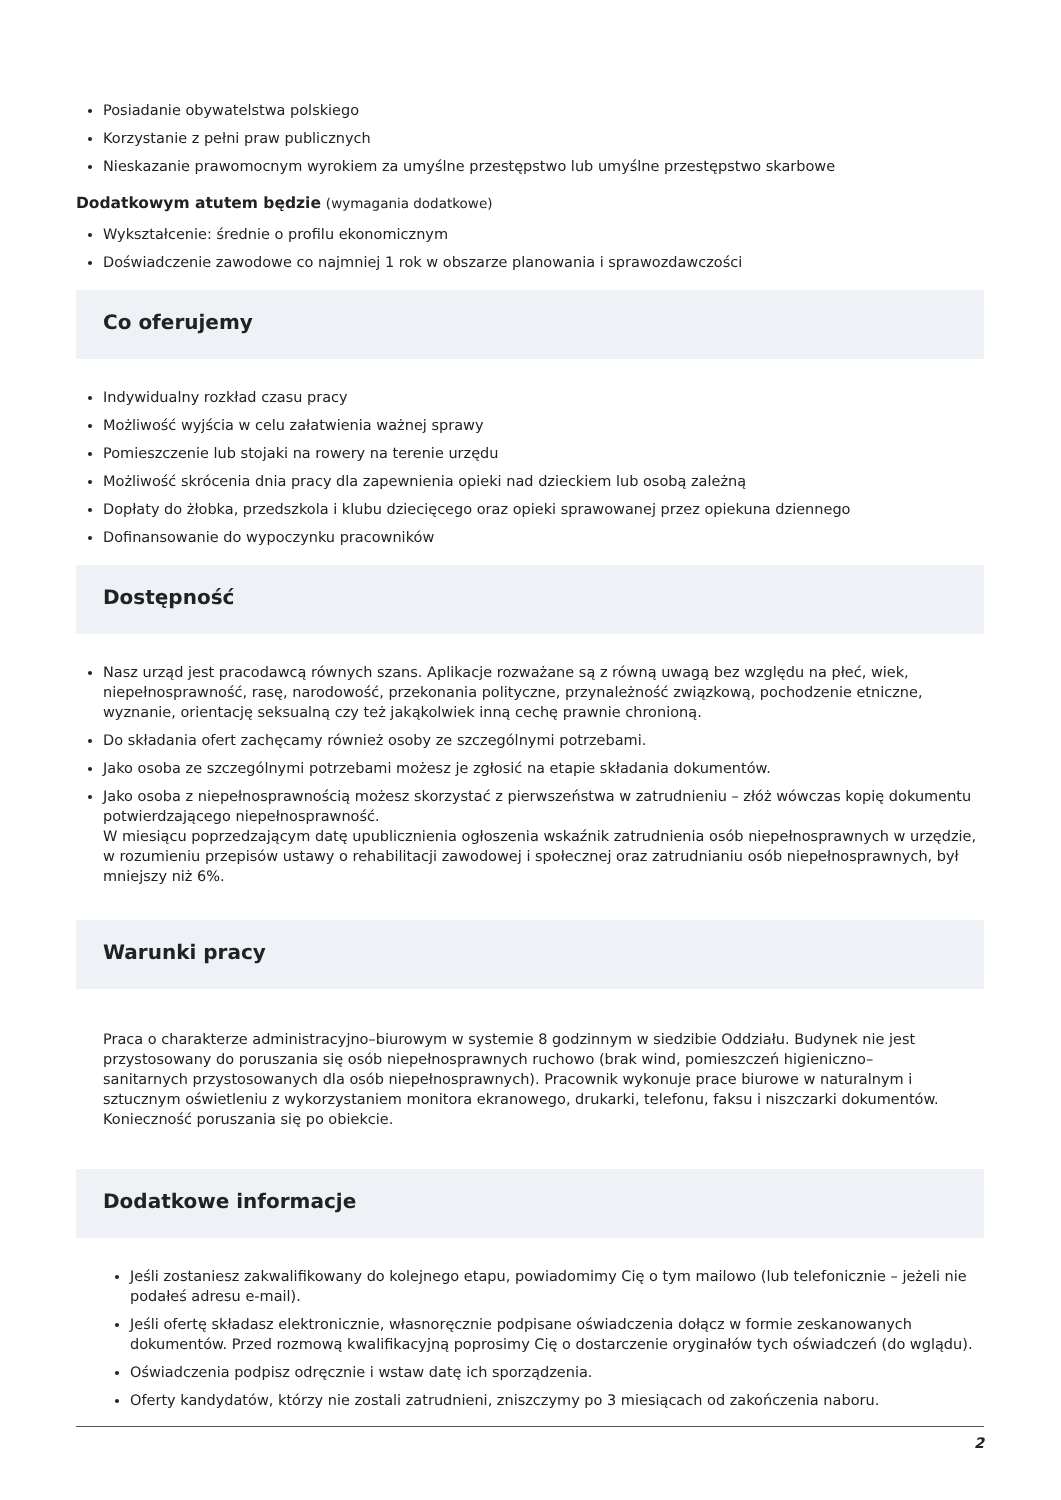Posiadanie obywatelstwa polskiego
Korzystanie z pełni praw publicznych
Nieskazanie prawomocnym wyrokiem za umyślne przestępstwo lub umyślne przestępstwo skarbowe
Dodatkowym atutem będzie (wymagania dodatkowe)
Wykształcenie: średnie o profilu ekonomicznym
Doświadczenie zawodowe co najmniej 1 rok w obszarze planowania i sprawozdawczości
Co oferujemy
Indywidualny rozkład czasu pracy
Możliwość wyjścia w celu załatwienia ważnej sprawy
Pomieszczenie lub stojaki na rowery na terenie urzędu
Możliwość skrócenia dnia pracy dla zapewnienia opieki nad dzieckiem lub osobą zależną
Dopłaty do żłobka, przedszkola i klubu dziecięcego oraz opieki sprawowanej przez opiekuna dziennego
Dofinansowanie do wypoczynku pracowników
Dostępność
Nasz urząd jest pracodawcą równych szans. Aplikacje rozważane są z równą uwagą bez względu na płeć, wiek, niepełnosprawność, rasę, narodowość, przekonania polityczne, przynależność związkową, pochodzenie etniczne, wyznanie, orientację seksualną czy też jakąkolwiek inną cechę prawnie chronioną.
Do składania ofert zachęcamy również osoby ze szczególnymi potrzebami.
Jako osoba ze szczególnymi potrzebami możesz je zgłosić na etapie składania dokumentów.
Jako osoba z niepełnosprawnością możesz skorzystać z pierwszeństwa w zatrudnieniu – złóż wówczas kopię dokumentu potwierdzającego niepełnosprawność.
W miesiącu poprzedzającym datę upublicznienia ogłoszenia wskaźnik zatrudnienia osób niepełnosprawnych w urzędzie, w rozumieniu przepisów ustawy o rehabilitacji zawodowej i społecznej oraz zatrudnianiu osób niepełnosprawnych, był mniejszy niż 6%.
Warunki pracy
Praca o charakterze administracyjno–biurowym w systemie 8 godzinnym w siedzibie Oddziału. Budynek nie jest przystosowany do poruszania się osób niepełnosprawnych ruchowo (brak wind, pomieszczeń higieniczno–sanitarnych przystosowanych dla osób niepełnosprawnych). Pracownik wykonuje prace biurowe w naturalnym i sztucznym oświetleniu z wykorzystaniem monitora ekranowego, drukarki, telefonu, faksu i niszczarki dokumentów. Konieczność poruszania się po obiekcie.
Dodatkowe informacje
Jeśli zostaniesz zakwalifikowany do kolejnego etapu, powiadomimy Cię o tym mailowo (lub telefonicznie – jeżeli nie podałeś adresu e-mail).
Jeśli ofertę składasz elektronicznie, własnoręcznie podpisane oświadczenia dołącz w formie zeskanowanych dokumentów. Przed rozmową kwalifikacyjną poprosimy Cię o dostarczenie oryginałów tych oświadczeń (do wglądu).
Oświadczenia podpisz odręcznie i wstaw datę ich sporządzenia.
Oferty kandydatów, którzy nie zostali zatrudnieni, zniszczymy po 3 miesiącach od zakończenia naboru.
2